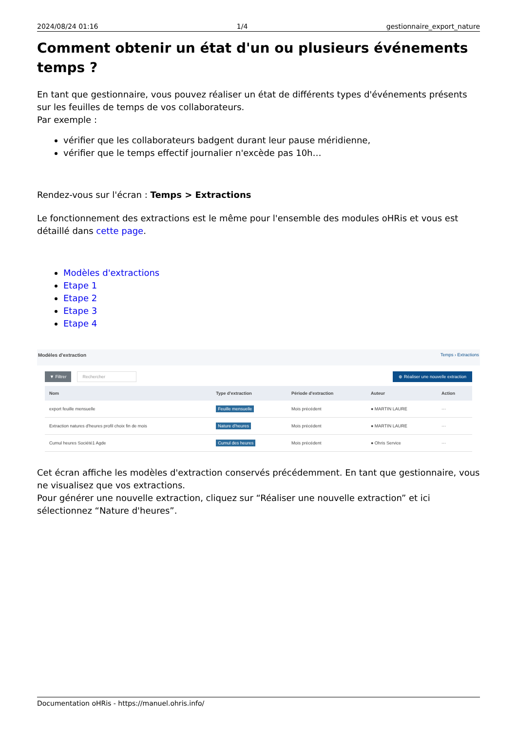2024/08/24 01:16 1/4 gestionnaire_export_nature
Comment obtenir un état d'un ou plusieurs événements temps ?
En tant que gestionnaire, vous pouvez réaliser un état de différents types d'événements présents sur les feuilles de temps de vos collaborateurs.
Par exemple :
vérifier que les collaborateurs badgent durant leur pause méridienne,
vérifier que le temps effectif journalier n'excède pas 10h…
Rendez-vous sur l'écran : Temps > Extractions
Le fonctionnement des extractions est le même pour l'ensemble des modules oHRis et vous est détaillé dans cette page.
Modèles d'extractions
Etape 1
Etape 2
Etape 3
Etape 4
Modèles d'extraction Temps › Extractions
▼ Filtrer Rechercher ⊕ Réaliser une nouvelle extraction
| Nom | Type d'extraction | Période d'extraction | Auteur | Action |
| --- | --- | --- | --- | --- |
| export feuille mensuelle | Feuille mensuelle | Mois précédent | ● MARTIN LAURE | ··· |
| Extraction natures d'heures profil choix fin de mois | Nature d'heures | Mois précédent | ● MARTIN LAURE | ··· |
| Cumul heures Société1 Agde | Cumul des heures | Mois précédent | ● Ohris Service | ··· |
Cet écran affiche les modèles d'extraction conservés précédemment. En tant que gestionnaire, vous ne visualisez que vos extractions.
Pour générer une nouvelle extraction, cliquez sur “Réaliser une nouvelle extraction” et ici sélectionnez “Nature d'heures”.
Documentation oHRis - https://manuel.ohris.info/